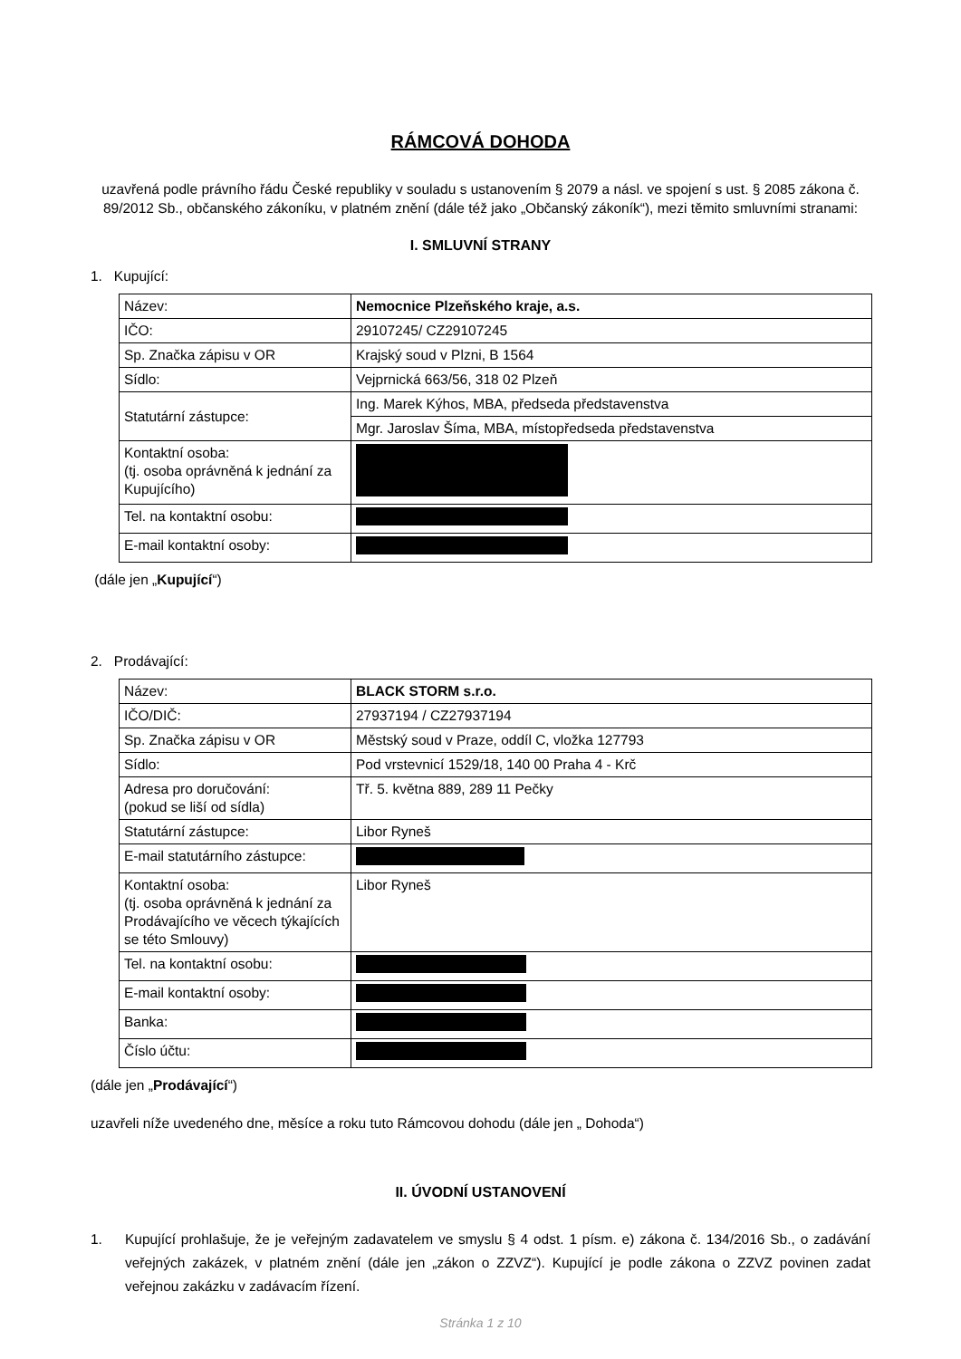RÁMCOVÁ DOHODA
uzavřená podle právního řádu České republiky v souladu s ustanovením § 2079 a násl. ve spojení s ust. § 2085 zákona č. 89/2012 Sb., občanského zákoníku, v platném znění (dále též jako „Občanský zákoník“), mezi těmito smluvními stranami:
I. SMLUVNÍ STRANY
1. Kupující:
| Název: | Nemocnice Plzeňského kraje, a.s. |
| IČO: | 29107245/ CZ29107245 |
| Sp. Značka zápisu v OR | Krajský soud v Plzni, B 1564 |
| Sídlo: | Vejprnická 663/56, 318 02 Plzeň |
| Statutární zástupce: | Ing. Marek Kýhos, MBA, předseda představenstva |
| | Mgr. Jaroslav Šíma, MBA, místopředseda představenstva |
| Kontaktní osoba: (tj. osoba oprávněná k jednání za Kupujícího) | |
| Tel. na kontaktní osobu: | |
| E-mail kontaktní osoby: | |
(dále jen „Kupující“)
2. Prodávající:
| Název: | BLACK STORM s.r.o. |
| IČO/DIČ: | 27937194 / CZ27937194 |
| Sp. Značka zápisu v OR | Městský soud v Praze, oddíl C, vložka 127793 |
| Sídlo: | Pod vrstevnicí 1529/18, 140 00 Praha 4 - Krč |
| Adresa pro doručování: (pokud se liší od sídla) | Tř. 5. května 889, 289 11 Pečky |
| Statutární zástupce: | Libor Ryneš |
| E-mail statutárního zástupce: | |
| Kontaktní osoba: (tj. osoba oprávněná k jednání za Prodávajícího ve věcech týkajících se této Smlouvy) | Libor Ryneš |
| Tel. na kontaktní osobu: | |
| E-mail kontaktní osoby: | |
| Banka: | |
| Číslo účtu: | |
(dále jen „Prodávající“)
uzavřeli níže uvedeného dne, měsíce a roku tuto Rámcovou dohodu (dále jen „ Dohoda“)
II. ÚVODNÍ USTANOVENÍ
1. Kupující prohlašuje, že je veřejným zadavatelem ve smyslu § 4 odst. 1 písm. e) zákona č. 134/2016 Sb., o zadávání veřejných zakázek, v platném znění (dále jen „zákon o ZZVZ“). Kupující je podle zákona o ZZVZ povinen zadat veřejnou zakázku v zadávacím řízení.
Stránka 1 z 10